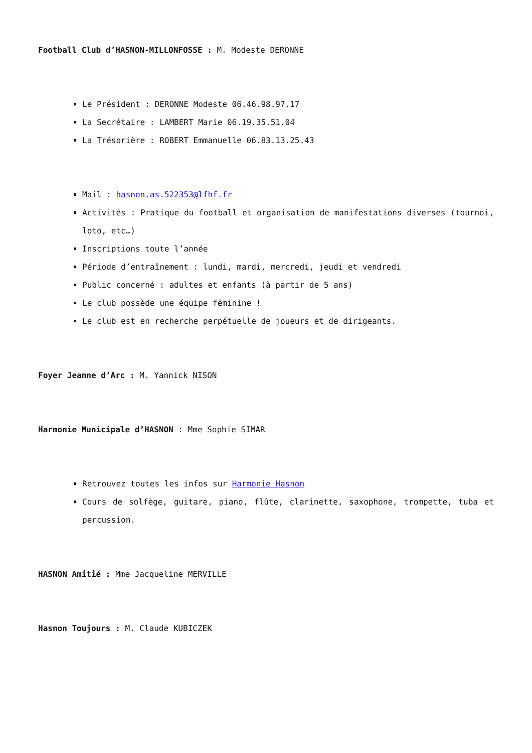Football Club d’HASNON-MILLONFOSSE : M. Modeste DERONNE
Le Président : DERONNE Modeste 06.46.98.97.17
La Secrétaire : LAMBERT Marie 06.19.35.51.04
La Trésorière : ROBERT Emmanuelle 06.83.13.25.43
Mail : hasnon.as.522353@lfhf.fr
Activités : Pratique du football et organisation de manifestations diverses (tournoi, loto, etc…)
Inscriptions toute l’année
Période d’entraînement : lundi, mardi, mercredi, jeudi et vendredi
Public concerné : adultes et enfants (à partir de 5 ans)
Le club possède une équipe féminine !
Le club est en recherche perpétuelle de joueurs et de dirigeants.
Foyer Jeanne d’Arc : M. Yannick NISON
Harmonie Municipale d’HASNON : Mme Sophie SIMAR
Retrouvez toutes les infos sur Harmonie Hasnon
Cours de solfège, guitare, piano, flûte, clarinette, saxophone, trompette, tuba et percussion.
HASNON Amitié : Mme Jacqueline MERVILLE
Hasnon Toujours : M. Claude KUBICZEK